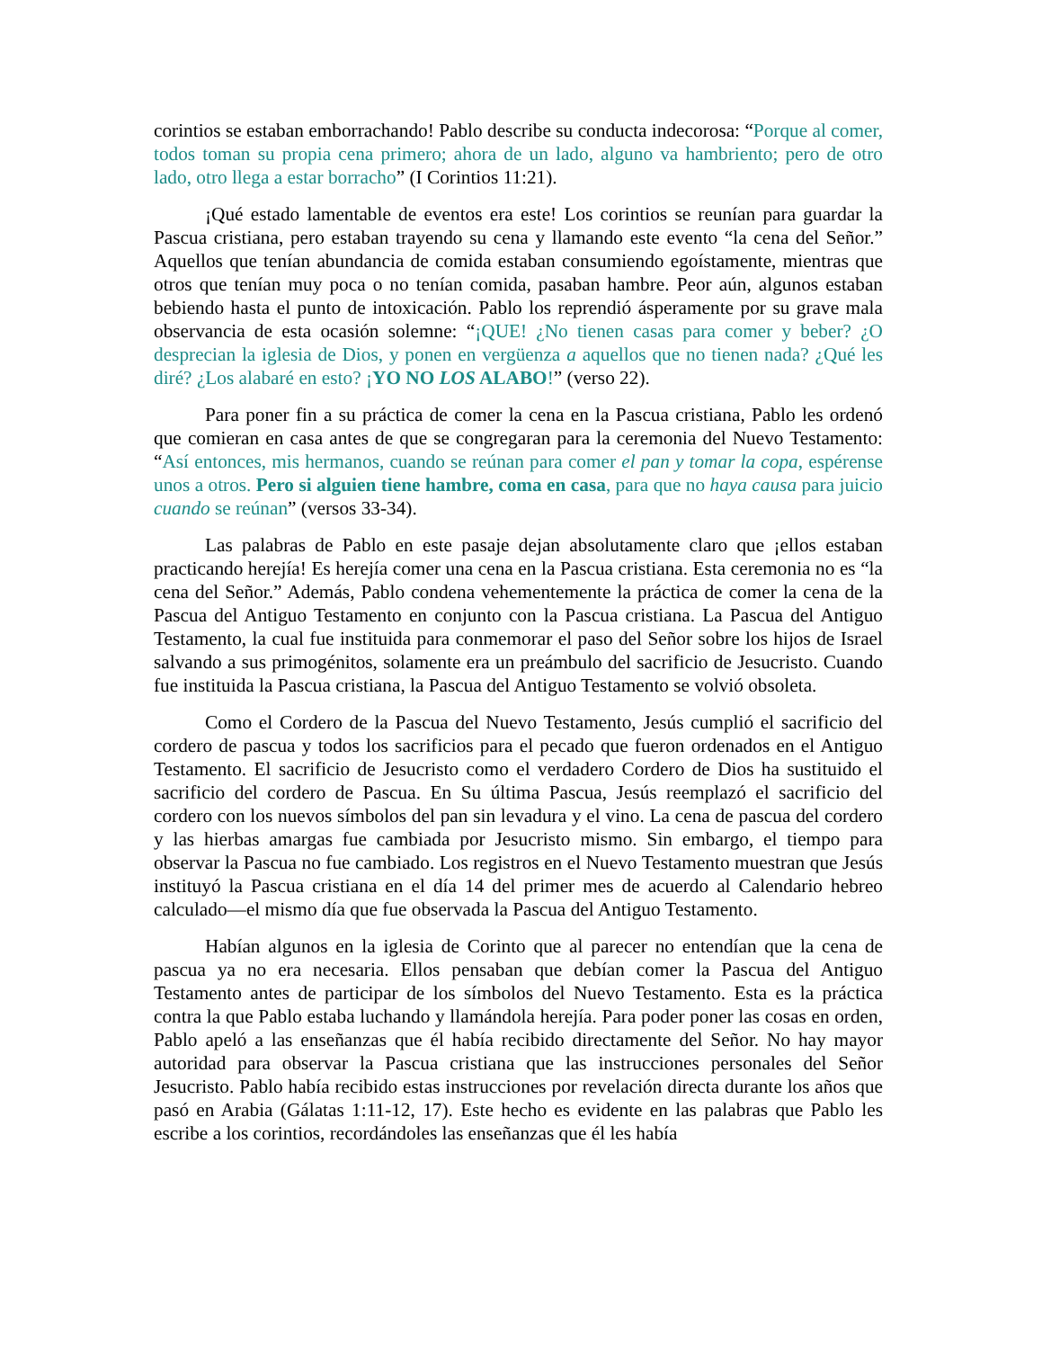corintios se estaban emborrachando! Pablo describe su conducta indecorosa: “Porque al comer, todos toman su propia cena primero; ahora de un lado, alguno va hambriento; pero de otro lado, otro llega a estar borracho” (I Corintios 11:21).
¡Qué estado lamentable de eventos era este! Los corintios se reunían para guardar la Pascua cristiana, pero estaban trayendo su cena y llamando este evento “la cena del Señor.” Aquellos que tenían abundancia de comida estaban consumiendo egoístamente, mientras que otros que tenían muy poca o no tenían comida, pasaban hambre. Peor aún, algunos estaban bebiendo hasta el punto de intoxicación. Pablo los reprendió ásperamente por su grave mala observancia de esta ocasión solemne: “¡QUE! ¿No tienen casas para comer y beber? ¿O desprecian la iglesia de Dios, y ponen en vergüenza a aquellos que no tienen nada? ¿Qué les diré? ¿Los alabaré en esto? ¡YO NO LOS ALABO!” (verso 22).
Para poner fin a su práctica de comer la cena en la Pascua cristiana, Pablo les ordenó que comieran en casa antes de que se congregaran para la ceremonia del Nuevo Testamento: “Así entonces, mis hermanos, cuando se reúnan para comer el pan y tomar la copa, espérense unos a otros. Pero si alguien tiene hambre, coma en casa, para que no haya causa para juicio cuando se reúnan” (versos 33-34).
Las palabras de Pablo en este pasaje dejan absolutamente claro que ¡ellos estaban practicando herejía! Es herejía comer una cena en la Pascua cristiana. Esta ceremonia no es “la cena del Señor.” Además, Pablo condena vehementemente la práctica de comer la cena de la Pascua del Antiguo Testamento en conjunto con la Pascua cristiana. La Pascua del Antiguo Testamento, la cual fue instituida para conmemorar el paso del Señor sobre los hijos de Israel salvando a sus primogénitos, solamente era un preámbulo del sacrificio de Jesucristo. Cuando fue instituida la Pascua cristiana, la Pascua del Antiguo Testamento se volvió obsoleta.
Como el Cordero de la Pascua del Nuevo Testamento, Jesús cumplió el sacrificio del cordero de pascua y todos los sacrificios para el pecado que fueron ordenados en el Antiguo Testamento. El sacrificio de Jesucristo como el verdadero Cordero de Dios ha sustituido el sacrificio del cordero de Pascua. En Su última Pascua, Jesús reemplazó el sacrificio del cordero con los nuevos símbolos del pan sin levadura y el vino. La cena de pascua del cordero y las hierbas amargas fue cambiada por Jesucristo mismo. Sin embargo, el tiempo para observar la Pascua no fue cambiado. Los registros en el Nuevo Testamento muestran que Jesús instituyó la Pascua cristiana en el día 14 del primer mes de acuerdo al Calendario hebreo calculado—el mismo día que fue observada la Pascua del Antiguo Testamento.
Habían algunos en la iglesia de Corinto que al parecer no entendían que la cena de pascua ya no era necesaria. Ellos pensaban que debían comer la Pascua del Antiguo Testamento antes de participar de los símbolos del Nuevo Testamento. Esta es la práctica contra la que Pablo estaba luchando y llamándola herejía. Para poder poner las cosas en orden, Pablo apeló a las enseñanzas que él había recibido directamente del Señor. No hay mayor autoridad para observar la Pascua cristiana que las instrucciones personales del Señor Jesucristo. Pablo había recibido estas instrucciones por revelación directa durante los años que pasó en Arabia (Gálatas 1:11-12, 17). Este hecho es evidente en las palabras que Pablo les escribe a los corintios, recordándoles las enseñanzas que él les había